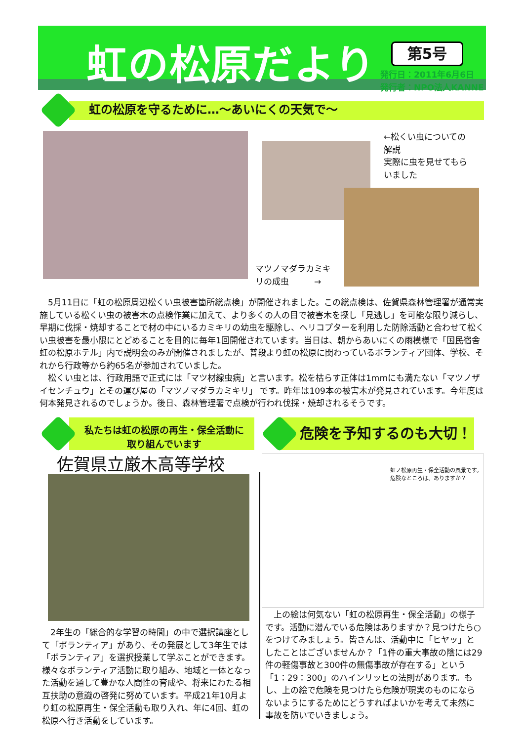虹の松原だより 第5号
発行日：2011年6月6日
発行者：NPO法人KANNE
虹の松原を守るために…～あいにくの天気で～
←松くい虫についての
解説
実際に虫を見せてもら
いました
マツノマダラカミキ
リの成虫　　　→
　5月11日に「虹の松原周辺松くい虫被害箇所総点検」が開催されました。この総点検は、佐賀県森林管理署が通常実施している松くい虫の被害木の点検作業に加えて、より多くの人の目で被害木を探し「見逃し」を可能な限り減らし、早期に伐採・焼却することで材の中にいるカミキリの幼虫を駆除し、ヘリコプターを利用した防除活動と合わせて松くい虫被害を最小限にとどめることを目的に毎年1回開催されています。当日は、朝からあいにくの雨模様で「国民宿舎　虹の松原ホテル」内で説明会のみが開催されましたが、普段より虹の松原に関わっているボランティア団体、学校、それから行政等から約65名が参加されていました。
　松くい虫とは、行政用語で正式には「マツ材線虫病」と言います。松を枯らす正体は1mmにも満たない「マツノザイセンチュウ」とその運び屋の「マツノマダラカミキリ」 です。昨年は109本の被害木が発見されています。今年度は何本発見されるのでしょうか。後日、森林管理署で点検が行われ伐採・焼却されるそうです。
私たちは虹の松原の再生・保全活動に
取り組んでいます
佐賀県立厳木高等学校
　2年生の「総合的な学習の時間」の中で選択講座として「ボランティア」があり、その発展として3年生では「ボランティア」を選択授業して学ぶことができます。様々なボランティア活動に取り組み、地域と一体となった活動を通して豊かな人間性の育成や、将来にわたる相互扶助の意識の啓発に努めています。平成21年10月より虹の松原再生・保全活動も取り入れ、年に4回、虹の松原へ行き活動をしています。
危険を予知するのも大切！
虹ノ松原再生・保全活動の風景です。
危険なところは、ありますか？
　上の絵は何気ない「虹の松原再生・保全活動」の様子です。活動に潜んでいる危険はありますか？見つけたら○をつけてみましょう。皆さんは、活動中に「ヒヤッ」としたことはございませんか？「1件の重大事故の陰には29件の軽傷事故と300件の無傷事故が存在する」という「1：29：300」のハインリッヒの法則があります。もし、上の絵で危険を見つけたら危険が現実のものにならないようにするためにどうすればよいかを考えて未然に事故を防いでいきましょう。